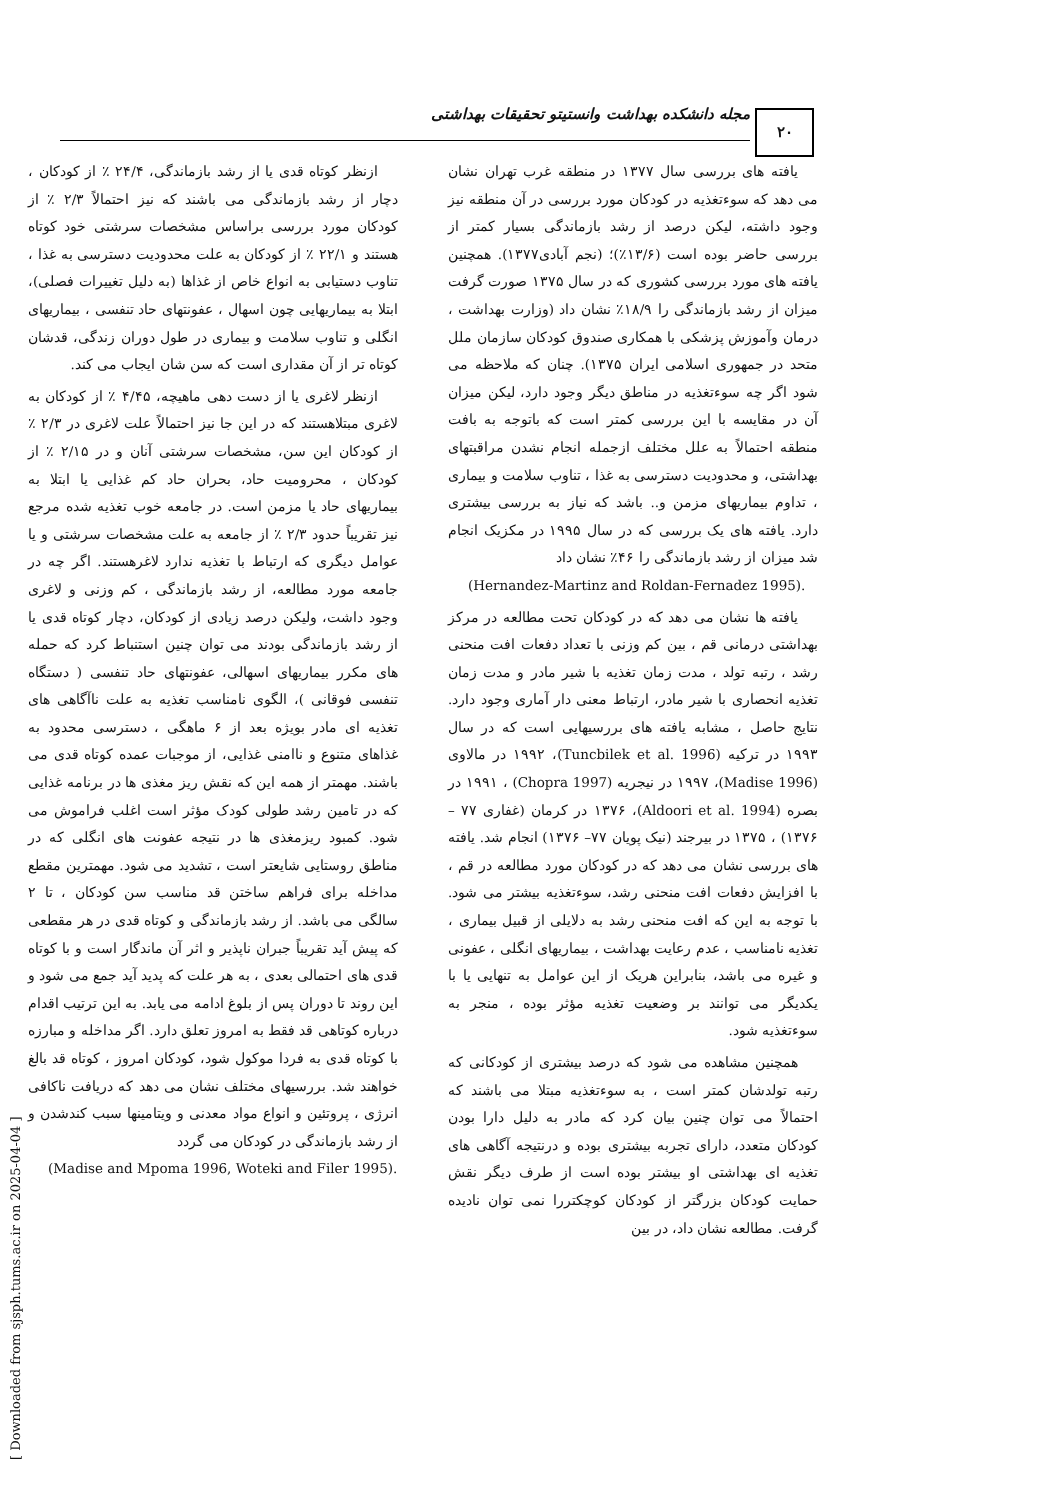۲۰
مجله دانشکده بهداشت وانستیتو تحقیقات بهداشتی
ازنظر کوتاه قدی یا از رشد بازماندگی، ۲۴/۴ ٪ از کودکان ، دچار از رشد بازماندگی می باشند که نیز احتمالاً ۲/۳ ٪ از کودکان مورد بررسی براساس مشخصات سرشتی خود کوتاه هستند و ۲۲/۱ ٪ از کودکان به علت محدودیت دسترسی به غذا ، تناوب دستیابی به انواع خاص از غذاها (به دلیل تغییرات فصلی)، ابتلا به بیماریهایی چون اسهال ، عفونتهای حاد تنفسی ، بیماریهای انگلی و تناوب سلامت و بیماری در طول دوران زندگی، قدشان کوتاه تر از آن مقداری است که سن شان ایجاب می کند.
ازنظر لاغری یا از دست دهی ماهیچه، ۴/۴۵ ٪ از کودکان به لاغری مبتلاهستند که در این جا نیز احتمالاً علت لاغری در ۲/۳ ٪ از کودکان این سن، مشخصات سرشتی آنان و در ۲/۱۵ ٪ از کودکان ، محرومیت حاد، بحران حاد کم غذایی یا ابتلا به بیماریهای حاد یا مزمن است. در جامعه خوب تغذیه شده مرجع نیز تقریباً حدود ۲/۳ ٪ از جامعه به علت مشخصات سرشتی و یا عوامل دیگری که ارتباط با تغذیه ندارد لاغرهستند. اگر چه در جامعه مورد مطالعه، از رشد بازماندگی ، کم وزنی و لاغری وجود داشت، ولیکن درصد زیادی از کودکان، دچار کوتاه قدی یا از رشد بازماندگی بودند می توان چنین استنباط کرد که حمله های مکرر بیماریهای اسهالی، عفونتهای حاد تنفسی ( دستگاه تنفسی فوقانی )، الگوی نامناسب تغذیه به علت ناآگاهی های تغذیه ای مادر بویژه بعد از ۶ ماهگی ، دسترسی محدود به غذاهای متنوع و ناامنی غذایی، از موجبات عمده کوتاه قدی می باشند. مهمتر از همه این که نقش ریز مغذی ها در برنامه غذایی که در تامین رشد طولی کودک مؤثر است اغلب فراموش می شود. کمبود ریزمغذی ها در نتیجه عفونت های انگلی که در مناطق روستایی شایعتر است ، تشدید می شود. مهمترین مقطع مداخله برای فراهم ساختن قد مناسب سن کودکان ، تا ۲ سالگی می باشد. از رشد بازماندگی و کوتاه قدی در هر مقطعی که پیش آید تقریباً جبران ناپذیر و اثر آن ماندگار است و با کوتاه قدی های احتمالی بعدی ، به هر علت که پدید آید جمع می شود و این روند تا دوران پس از بلوغ ادامه می یابد. به این ترتیب اقدام درباره کوتاهی قد فقط به امروز تعلق دارد. اگر مداخله و مبارزه با کوتاه قدی به فردا موکول شود، کودکان امروز ، کوتاه قد بالغ خواهند شد. بررسیهای مختلف نشان می دهد که دریافت ناکافی انرژی ، پروتئین و انواع مواد معدنی و ویتامینها سبب کندشدن و از رشد بازماندگی در کودکان می گردد
(Madise and Mpoma 1996, Woteki and Filer 1995).
یافته های بررسی سال ۱۳۷۷ در منطقه غرب تهران نشان می دهد که سوءتغذیه در کودکان مورد بررسی در آن منطقه نیز وجود داشته، لیکن درصد از رشد بازماندگی بسیار کمتر از بررسی حاضر بوده است (۱۳/۶٪)؛ (نجم آبادی۱۳۷۷). همچنین یافته های مورد بررسی کشوری که در سال ۱۳۷۵ صورت گرفت میزان از رشد بازماندگی را ۱۸/۹٪ نشان داد (وزارت بهداشت ، درمان وآموزش پزشکی با همکاری صندوق کودکان سازمان ملل متحد در جمهوری اسلامی ایران ۱۳۷۵). چنان که ملاحظه می شود اگر چه سوءتغذیه در مناطق دیگر وجود دارد، لیکن میزان آن در مقایسه با این بررسی کمتر است که باتوجه به بافت منطقه احتمالاً به علل مختلف ازجمله انجام نشدن مراقبتهای بهداشتی، و محدودیت دسترسی به غذا ، تناوب سلامت و بیماری ، تداوم بیماریهای مزمن و.. باشد که نیاز به بررسی بیشتری دارد. یافته های یک بررسی که در سال ۱۹۹۵ در مکزیک انجام شد میزان از رشد بازماندگی را ۴۶٪ نشان داد
(Hernandez-Martinz and Roldan-Fernadez 1995).
یافته ها نشان می دهد که در کودکان تحت مطالعه در مرکز بهداشتی درمانی قم ، بین کم وزنی با تعداد دفعات افت منحنی رشد ، رتبه تولد ، مدت زمان تغذیه با شیر مادر و مدت زمان تغذیه انحصاری با شیر مادر، ارتباط معنی دار آماری وجود دارد. نتایج حاصل ، مشابه یافته های بررسیهایی است که در سال ۱۹۹۳ در ترکیه (Tuncbilek et al. 1996)، ۱۹۹۲ در مالاوی (Madise 1996)، ۱۹۹۷ در نیجریه (Chopra 1997) ، ۱۹۹۱ در بصره (Aldoori et al. 1994)، ۱۳۷۶ در کرمان (غفاری ۷۷ – ۱۳۷۶) ، ۱۳۷۵ در بیرجند (نیک پویان ۷۷– ۱۳۷۶) انجام شد. یافته های بررسی نشان می دهد که در کودکان مورد مطالعه در قم ، با افزایش دفعات افت منحنی رشد، سوءتغذیه بیشتر می شود. با توجه به این که افت منحنی رشد به دلایلی از قبیل بیماری ، تغذیه نامناسب ، عدم رعایت بهداشت ، بیماریهای انگلی ، عفونی و غیره می باشد، بنابراین هریک از این عوامل به تنهایی یا با یکدیگر می توانند بر وضعیت تغذیه مؤثر بوده ، منجر به سوءتغذیه شود.
همچنین مشاهده می شود که درصد بیشتری از کودکانی که رتبه تولدشان کمتر است ، به سوءتغذیه مبتلا می باشند که احتمالاً می توان چنین بیان کرد که مادر به دلیل دارا بودن کودکان متعدد، دارای تجربه بیشتری بوده و درنتیجه آگاهی های تغذیه ای بهداشتی او بیشتر بوده است از طرف دیگر نقش حمایت کودکان بزرگتر از کودکان کوچکتررا نمی توان نادیده گرفت. مطالعه نشان داد، در بین
[ Downloaded from sjsph.tums.ac.ir on 2025-04-04 ]